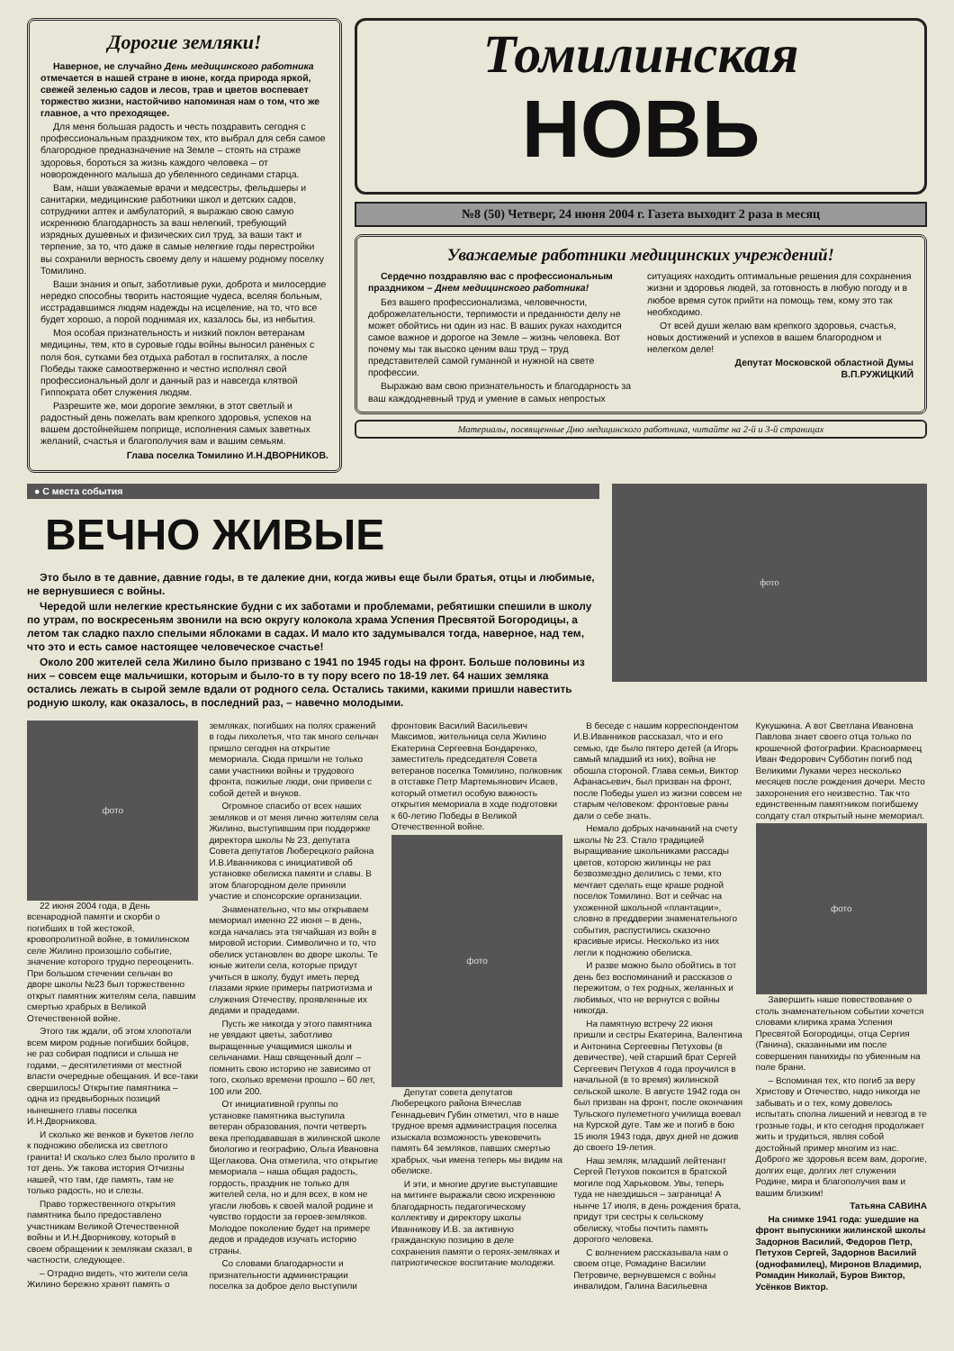Дорогие земляки!
Наверное, не случайно День медицинского работника отмечается в нашей стране в июне, когда природа яркой, свежей зеленью садов и лесов, трав и цветов воспевает торжество жизни, настойчиво напоминая нам о том, что же главное, а что преходящее.
Для меня большая радость и честь поздравить сегодня с профессиональным праздником тех, кто выбрал для себя самое благородное предназначение на Земле – стоять на страже здоровья, бороться за жизнь каждого человека – от новорожденного малыша до убеленного сединами старца.
Вам, наши уважаемые врачи и медсестры, фельдшеры и санитарки, медицинские работники школ и детских садов, сотрудники аптек и амбулаторий, я выражаю свою самую искреннюю благодарность за ваш нелегкий, требующий изрядных душевных и физических сил труд, за ваши такт и терпение, за то, что даже в самые нелегкие годы перестройки вы сохранили верность своему делу и нашему родному поселку Томилино.
Ваши знания и опыт, заботливые руки, доброта и милосердие нередко способны творить настоящие чудеса, вселяя больным, исстрадавшимся людям надежды на исцеление, на то, что все будет хорошо, а порой поднимая их, казалось бы, из небытия.
Моя особая признательность и низкий поклон ветеранам медицины, тем, кто в суровые годы войны выносил раненых с поля боя, сутками без отдыха работал в госпиталях, а после Победы также самоотверженно и честно исполнял свой профессиональный долг и данный раз и навсегда клятвой Гиппократа обет служения людям.
Разрешите же, мои дорогие земляки, в этот светлый и радостный день пожелать вам крепкого здоровья, успехов на вашем достойнейшем поприще, исполнения самых заветных желаний, счастья и благополучия вам и вашим семьям.
Глава поселка Томилино И.Н.ДВОРНИКОВ.
Томилинская
НОВЬ
№8 (50) Четверг, 24 июня 2004 г. Газета выходит 2 раза в месяц
Уважаемые работники медицинских учреждений!
Сердечно поздравляю вас с профессиональным праздником – Днем медицинского работника!
Без вашего профессионализма, человечности, доброжелательности, терпимости и преданности делу не может обойтись ни один из нас. В ваших руках находится самое важное и дорогое на Земле – жизнь человека. Вот почему мы так высоко ценим ваш труд – труд представителей самой гуманной и нужной на свете профессии.
Выражаю вам свою признательность и благодарность за ваш каждодневный труд и умение в самых непростых ситуациях находить оптимальные решения для сохранения жизни и здоровья людей, за готовность в любую погоду и в любое время суток прийти на помощь тем, кому это так необходимо.
От всей души желаю вам крепкого здоровья, счастья, новых достижений и успехов в вашем благородном и нелегком деле!
Депутат Московской областной Думы
В.П.РУЖИЦКИЙ
Материалы, посвященные Дню медицинского работника, читайте на 2-й и 3-й страницах
● С места события
ВЕЧНО ЖИВЫЕ
Это было в те давние, давние годы, в те далекие дни, когда живы еще были братья, отцы и любимые, не вернувшиеся с войны.
Чередой шли нелегкие крестьянские будни с их заботами и проблемами, ребятишки спешили в школу по утрам, по воскресеньям звонили на всю округу колокола храма Успения Пресвятой Богородицы, а летом так сладко пахло спелыми яблоками в садах. И мало кто задумывался тогда, наверное, над тем, что это и есть самое настоящее человеческое счастье!
Около 200 жителей села Жилино было призвано с 1941 по 1945 годы на фронт. Больше половины из них – совсем еще мальчишки, которым и было-то в ту пору всего по 18-19 лет. 64 наших земляка остались лежать в сырой земле вдали от родного села. Остались такими, какими пришли навестить родную школу, как оказалось, в последний раз, – навечно молодыми.
фото
фото
22 июня 2004 года, в День всенародной памяти и скорби о погибших в той жестокой, кровопролитной войне, в томилинском селе Жилино произошло событие, значение которого трудно переоценить. При большом стечении сельчан во дворе школы №23 был торжественно открыт памятник жителям села, павшим смертью храбрых в Великой Отечественной войне.
Этого так ждали, об этом хлопотали всем миром родные погибших бойцов, не раз собирая подписи и слыша не годами, – десятилетиями от местной власти очередные обещания. И все-таки свершилось! Открытие памятника – одна из предвыборных позиций нынешнего главы поселка И.Н.Дворникова.
И сколько же венков и букетов легло к подножию обелиска из светлого гранита! И сколько слез было пролито в тот день. Уж такова история Отчизны нашей, что там, где память, там не только радость, но и слезы.
Право торжественного открытия памятника было предоставлено участникам Великой Отечественной войны и И.Н.Дворникову, который в своем обращении к землякам сказал, в частности, следующее.
– Отрадно видеть, что жители села Жилино бережно хранят память о земляках, погибших на полях сражений в годы лихолетья, что так много сельчан пришло сегодня на открытие мемориала. Сюда пришли не только сами участники войны и трудового фронта, пожилые люди, они привели с собой детей и внуков.
Огромное спасибо от всех наших земляков и от меня лично жителям села Жилино, выступившим при поддержке директора школы № 23, депутата Совета депутатов Люберецкого района И.В.Иванникова с инициативой об установке обелиска памяти и славы. В этом благородном деле приняли участие и спонсорские организации.
Знаменательно, что мы открываем мемориал именно 22 июня – в день, когда началась эта тягчайшая из войн в мировой истории. Символично и то, что обелиск установлен во дворе школы. Те юные жители села, которые придут учиться в школу, будут иметь перед глазами яркие примеры патриотизма и служения Отечеству, проявленные их дедами и прадедами.
Пусть же никогда у этого памятника не увядают цветы, заботливо выращенные учащимися школы и сельчанами. Наш священный долг – помнить свою историю не зависимо от того, сколько времени прошло – 60 лет, 100 или 200.
От инициативной группы по установке памятника выступила ветеран образования, почти четверть века преподававшая в жилинской школе биологию и географию, Ольга Ивановна Щеглакова. Она отметила, что открытие мемориала – наша общая радость, гордость, праздник не только для жителей села, но и для всех, в ком не угасли любовь к своей малой родине и чувство гордости за героев-земляков. Молодое поколение будет на примере дедов и прадедов изучать историю страны.
Со словами благодарности и признательности администрации поселка за доброе дело выступили фронтовик Василий Васильевич Максимов, жительница села Жилино Екатерина Сергеевна Бондаренко, заместитель председателя Совета ветеранов поселка Томилино, полковник в отставке Петр Мартемьянович Исаев, который отметил особую важность открытия мемориала в ходе подготовки к 60-летию Победы в Великой Отечественной войне.
фото
Депутат совета депутатов Люберецкого района Вячеслав Геннадьевич Губин отметил, что в наше трудное время администрация поселка изыскала возможность увековечить память 64 земляков, павших смертью храбрых, чьи имена теперь мы видим на обелиске.
И эти, и многие другие выступавшие на митинге выражали свою искреннюю благодарность педагогическому коллективу и директору школы Иванникову И.В. за активную гражданскую позицию в деле сохранения памяти о героях-земляках и патриотическое воспитание молодежи.
В беседе с нашим корреспондентом И.В.Иванников рассказал, что и его семью, где было пятеро детей (а Игорь самый младший из них), война не обошла стороной. Глава семьи, Виктор Афанасьевич, был призван на фронт, после Победы ушел из жизни совсем не старым человеком: фронтовые раны дали о себе знать.
Немало добрых начинаний на счету школы № 23. Стало традицией выращивание школьниками рассады цветов, которою жилинцы не раз безвозмездно делились с теми, кто мечтает сделать еще краше родной поселок Томилино. Вот и сейчас на ухоженной школьной «плантации», словно в преддверии знаменательного события, распустились сказочно красивые ирисы. Несколько из них легли к подножию обелиска.
И разве можно было обойтись в тот день без воспоминаний и рассказов о пережитом, о тех родных, желанных и любимых, что не вернутся с войны никогда.
На памятную встречу 22 июня пришли и сестры Екатерина, Валентина и Антонина Сергеевны Петуховы (в девичестве), чей старший брат Сергей Сергеевич Петухов 4 года проучился в начальной (в то время) жилинской сельской школе. В августе 1942 года он был призван на фронт, после окончания Тульского пулеметного училища воевал на Курской дуге. Там же и погиб в бою 15 июля 1943 года, двух дней не дожив до своего 19-летия.
Наш земляк, младший лейтенант Сергей Петухов покоится в братской могиле под Харьковом. Увы, теперь туда не наездишься – заграница! А нынче 17 июля, в день рождения брата, придут три сестры к сельскому обелиску, чтобы почтить память дорогого человека.
С волнением рассказывала нам о своем отце, Ромадине Василии Петровиче, вернувшемся с войны инвалидом, Галина Васильевна Кукушкина. А вот Светлана Ивановна Павлова знает своего отца только по крошечной фотографии. Красноармеец Иван Федорович Субботин погиб под Великими Луками через несколько месяцев после рождения дочери. Место захоронения его неизвестно. Так что единственным памятником погибшему солдату стал открытый ныне мемориал.
фото
Завершить наше повествование о столь знаменательном событии хочется словами клирика храма Успения Пресвятой Богородицы, отца Сергия (Ганина), сказанными им после совершения панихиды по убиенным на поле брани.
– Вспоминая тех, кто погиб за веру Христову и Отечество, надо никогда не забывать и о тех, кому довелось испытать сполна лишений и невзгод в те грозные годы, и кто сегодня продолжает жить и трудиться, являя собой достойный пример многим из нас. Доброго же здоровья всем вам, дорогие, долгих еще, долгих лет служения Родине, мира и благополучия вам и вашим близким!
Татьяна САВИНА
На снимке 1941 года: ушедшие на фронт выпускники жилинской школы Задорнов Василий, Федоров Петр, Петухов Сергей, Задорнов Василий (однофамилец), Миронов Владимир, Ромадин Николай, Буров Виктор, Усёнков Виктор.